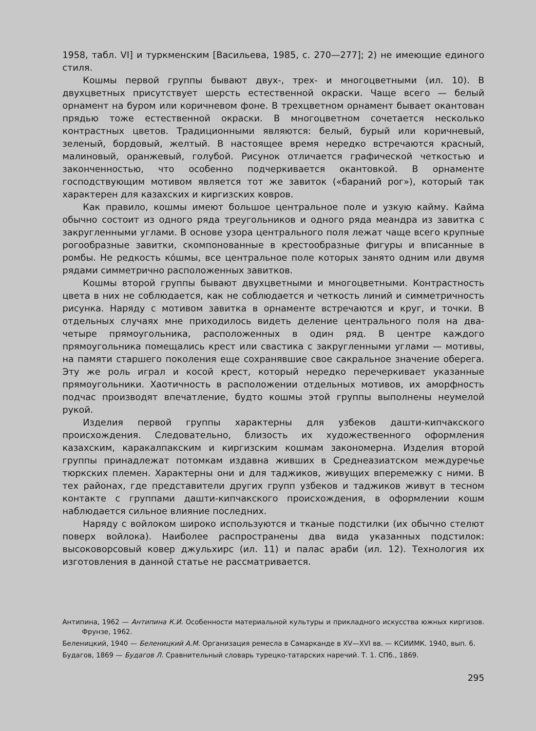1958, табл. VI] и туркменским [Васильева, 1985, с. 270—277]; 2) не имеющие единого стиля.
Кошмы первой группы бывают двух-, трех- и многоцветными (ил. 10). В двухцветных присутствует шерсть естественной окраски. Чаще всего — белый орнамент на буром или коричневом фоне. В трехцветном орнамент бывает окантован прядью тоже естественной окраски. В многоцветном сочетается несколько контрастных цветов. Традиционными являются: белый, бурый или коричневый, зеленый, бордовый, желтый. В настоящее время нередко встречаются красный, малиновый, оранжевый, голубой. Рисунок отличается графической четкостью и законченностью, что особенно подчеркивается окантовкой. В орнаменте господствующим мотивом является тот же завиток («бараний рог»), который так характерен для казахских и киргизских ковров.
Как правило, кошмы имеют большое центральное поле и узкую кайму. Кайма обычно состоит из одного ряда треугольников и одного ряда меандра из завитка с закругленными углами. В основе узора центрального поля лежат чаще всего крупные рогообразные завитки, скомпонованные в крестообразные фигуры и вписанные в ромбы. Не редкость кóшмы, все центральное поле которых занято одним или двумя рядами симметрично расположенных завитков.
Кошмы второй группы бывают двухцветными и многоцветными. Контрастность цвета в них не соблюдается, как не соблюдается и четкость линий и симметричность рисунка. Наряду с мотивом завитка в орнаменте встречаются и круг, и точки. В отдельных случаях мне приходилось видеть деление центрального поля на два-четыре прямоугольника, расположенных в один ряд. В центре каждого прямоугольника помещались крест или свастика с закругленными углами — мотивы, на памяти старшего поколения еще сохранявшие свое сакральное значение оберега. Эту же роль играл и косой крест, который нередко перечеркивает указанные прямоугольники. Хаотичность в расположении отдельных мотивов, их аморфность подчас производят впечатление, будто кошмы этой группы выполнены неумелой рукой.
Изделия первой группы характерны для узбеков дашти-кипчакского происхождения. Следовательно, близость их художественного оформления казахским, каракалпакским и киргизским кошмам закономерна. Изделия второй группы принадлежат потомкам издавна живших в Среднеазиатском междуречье тюркских племен. Характерны они и для таджиков, живущих вперемежку с ними. В тех районах, где представители других групп узбеков и таджиков живут в тесном контакте с группами дашти-кипчакского происхождения, в оформлении кошм наблюдается сильное влияние последних.
Наряду с войлоком широко используются и тканые подстилки (их обычно стелют поверх войлока). Наиболее распространены два вида указанных подстилок: высоковорсовый ковер джульхирс (ил. 11) и палас араби (ил. 12). Технология их изготовления в данной статье не рассматривается.
Антипина, 1962 — Антипина К.И. Особенности материальной культуры и прикладного искусства южных киргизов. Фрунзе, 1962.
Беленицкий, 1940 — Беленицкий А.М. Организация ремесла в Самарканде в XV—XVI вв. — КСИИМК. 1940, вып. 6.
Будагов, 1869 — Будагов Л. Сравнительный словарь турецко-татарских наречий. Т. 1. СПб., 1869.
295